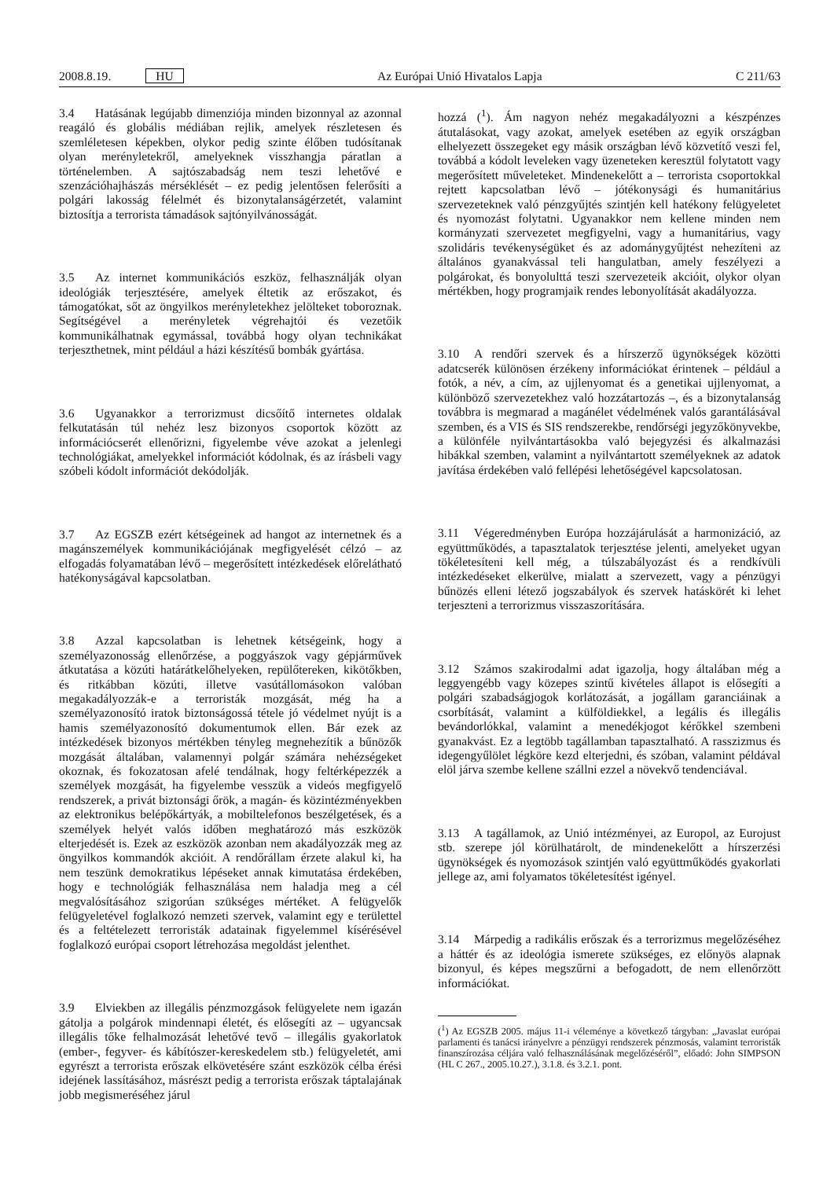2008.8.19. HU Az Európai Unió Hivatalos Lapja C 211/63
3.4 Hatásának legújabb dimenziója minden bizonnyal az azonnal reagáló és globális médiában rejlik, amelyek részletesen és szemléletesen képekben, olykor pedig szinte élőben tudósítanak olyan merényletekről, amelyeknek visszhangja páratlan a történelemben. A sajtószabadság nem teszi lehetővé e szenzációhajhászás mérséklését – ez pedig jelentősen felerősíti a polgári lakosság félelmét és bizonytalanságérzetét, valamint biztosítja a terrorista támadások sajtónyilvánosságát.
3.5 Az internet kommunikációs eszköz, felhasználják olyan ideológiák terjesztésére, amelyek éltetik az erőszakot, és támogatókat, sőt az öngyilkos merényletekhez jelölteket toboroznak. Segítségével a merényletek végrehajtói és vezetőik kommunikálhatnak egymással, továbbá hogy olyan technikákat terjeszthetnek, mint például a házi készítésű bombák gyártása.
3.6 Ugyanakkor a terrorizmust dicsőítő internetes oldalak felkutatásán túl nehéz lesz bizonyos csoportok között az információcserét ellenőrizni, figyelembe véve azokat a jelenlegi technológiákat, amelyekkel információt kódolnak, és az írásbeli vagy szóbeli kódolt információt dekódolják.
3.7 Az EGSZB ezért kétségeinek ad hangot az internetnek és a magánszemélyek kommunikációjának megfigyelését célzó – az elfogadás folyamatában lévő – megerősített intézkedések előrelátható hatékonyságával kapcsolatban.
3.8 Azzal kapcsolatban is lehetnek kétségeink, hogy a személyazonosság ellenőrzése, a poggyászok vagy gépjárművek átkutatása a közúti határátkelőhelyeken, repülőtereken, kikötőkben, és ritkábban közúti, illetve vasútállomásokon valóban megakadályozzák-e a terroristák mozgását, még ha a személyazonosító iratok biztonságossá tétele jó védelmet nyújt is a hamis személyazonosító dokumentumok ellen. Bár ezek az intézkedések bizonyos mértékben tényleg megnehezítik a bűnözők mozgását általában, valamennyi polgár számára nehézségeket okoznak, és fokozatosan afelé tendálnak, hogy feltérképezzék a személyek mozgását, ha figyelembe vesszük a videós megfigyelő rendszerek, a privát biztonsági őrök, a magán- és közintézményekben az elektronikus belépőkártyák, a mobiltelefonos beszélgetések, és a személyek helyét valós időben meghatározó más eszközök elterjedését is. Ezek az eszközök azonban nem akadályozzák meg az öngyilkos kommandók akcióit. A rendőrállam érzete alakul ki, ha nem teszünk demokratikus lépéseket annak kimutatása érdekében, hogy e technológiák felhasználása nem haladja meg a cél megvalósításához szigorúan szükséges mértéket. A felügyelők felügyeletével foglalkozó nemzeti szervek, valamint egy e területtel és a feltételezett terroristák adatainak figyelemmel kísérésével foglalkozó európai csoport létrehozása megoldást jelenthet.
3.9 Elviekben az illegális pénzmozgások felügyelete nem igazán gátolja a polgárok mindennapi életét, és elősegíti az – ugyancsak illegális tőke felhalmozását lehetővé tevő – illegális gyakorlatok (ember-, fegyver- és kábítószer-kereskedelem stb.) felügyeletét, ami egyrészt a terrorista erőszak elkövetésére szánt eszközök célba érési idejének lassításához, másrészt pedig a terrorista erőszak táptalajának jobb megismeréséhez járul
hozzá (<sup>1</sup>). Ám nagyon nehéz megakadályozni a készpénzes átutalásokat, vagy azokat, amelyek esetében az egyik országban elhelyezett összegeket egy másik országban lévő közvetítő veszi fel, továbbá a kódolt leveleken vagy üzeneteken keresztül folytatott vagy megerősített műveleteket. Mindenekelőtt a – terrorista csoportokkal rejtett kapcsolatban lévő – jótékonysági és humanitárius szervezeteknek való pénzgyűjtés szintjén kell hatékony felügyeletet és nyomozást folytatni. Ugyanakkor nem kellene minden nem kormányzati szervezetet megfigyelni, vagy a humanitárius, vagy szolidáris tevékenységüket és az adománygyűjtést nehezíteni az általános gyanakvással teli hangulatban, amely feszélyezi a polgárokat, és bonyolulttá teszi szervezeteik akcióit, olykor olyan mértékben, hogy programjaik rendes lebonyolítását akadályozza.
3.10 A rendőri szervek és a hírszerző ügynökségek közötti adatcserék különösen érzékeny információkat érintenek – például a fotók, a név, a cím, az ujjlenyomat és a genetikai ujjlenyomat, a különböző szervezetekhez való hozzátartozás –, és a bizonytalanság továbbra is megmarad a magánélet védelmének valós garantálásával szemben, és a VIS és SIS rendszerekbe, rendőrségi jegyzőkönyvekbe, a különféle nyilvántartásokba való bejegyzési és alkalmazási hibákkal szemben, valamint a nyilvántartott személyeknek az adatok javítása érdekében való fellépési lehetőségével kapcsolatosan.
3.11 Végeredményben Európa hozzájárulását a harmonizáció, az együttműködés, a tapasztalatok terjesztése jelenti, amelyeket ugyan tökéletesíteni kell még, a túlszabályozást és a rendkívüli intézkedéseket elkerülve, mialatt a szervezett, vagy a pénzügyi bűnözés elleni létező jogszabályok és szervek hatáskörét ki lehet terjeszteni a terrorizmus visszaszorítására.
3.12 Számos szakirodalmi adat igazolja, hogy általában még a leggyengébb vagy közepes szintű kivételes állapot is elősegíti a polgári szabadságjogok korlátozását, a jogállam garanciáinak a csorbítását, valamint a külföldiekkel, a legális és illegális bevándorlókkal, valamint a menedékjogot kérőkkel szembeni gyanakvást. Ez a legtöbb tagállamban tapasztalható. A rasszizmus és idegengyűlölet légköre kezd elterjedni, és szóban, valamint példával elöl járva szembe kellene szállni ezzel a növekvő tendenciával.
3.13 A tagállamok, az Unió intézményei, az Europol, az Eurojust stb. szerepe jól körülhatárolt, de mindenekelőtt a hírszerzési ügynökségek és nyomozások szintjén való együttműködés gyakorlati jellege az, ami folyamatos tökéletesítést igényel.
3.14 Márpedig a radikális erőszak és a terrorizmus megelőzéséhez a háttér és az ideológia ismerete szükséges, ez előnyös alapnak bizonyul, és képes megszűrni a befogadott, de nem ellenőrzött információkat.
(<sup>1</sup>) Az EGSZB 2005. május 11-i véleménye a következő tárgyban: „Javaslat európai parlamenti és tanácsi irányelvre a pénzügyi rendszerek pénzmosás, valamint terroristák finanszírozása céljára való felhasználásának megelőzéséről”, előadó: John SIMPSON (HL C 267., 2005.10.27.), 3.1.8. és 3.2.1. pont.